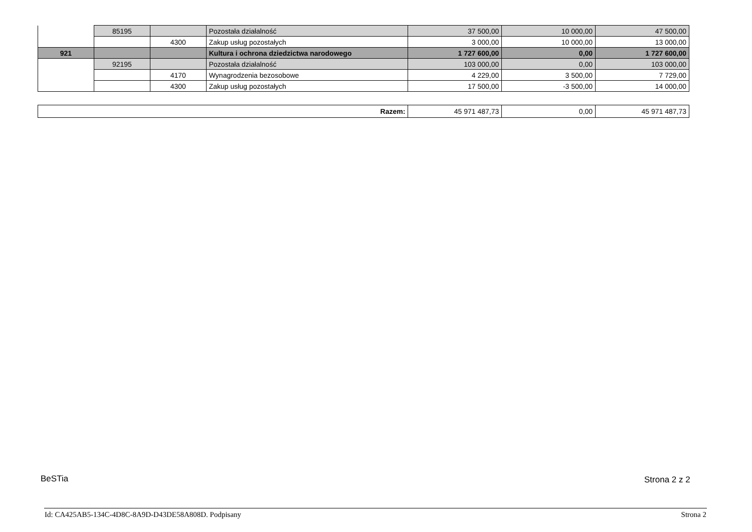| | 85195 | | Pozostała działalność | 37 500,00 | 10 000,00 | 47 500,00 |
| | | 4300 | Zakup usług pozostałych | 3 000,00 | 10 000,00 | 13 000,00 |
| 921 | | | Kultura i ochrona dziedzictwa narodowego | 1 727 600,00 | 0,00 | 1 727 600,00 |
| | 92195 | | Pozostała działalność | 103 000,00 | 0,00 | 103 000,00 |
| | | 4170 | Wynagrodzenia bezosobowe | 4 229,00 | 3 500,00 | 7 729,00 |
| | | 4300 | Zakup usług pozostałych | 17 500,00 | -3 500,00 | 14 000,00 |
| Razem: | 45 971 487,73 | 0,00 | 45 971 487,73 |
BeSTia Strona 2 z 2
Id: CA425AB5-134C-4D8C-8A9D-D43DE58A808D. Podpisany
Strona 2